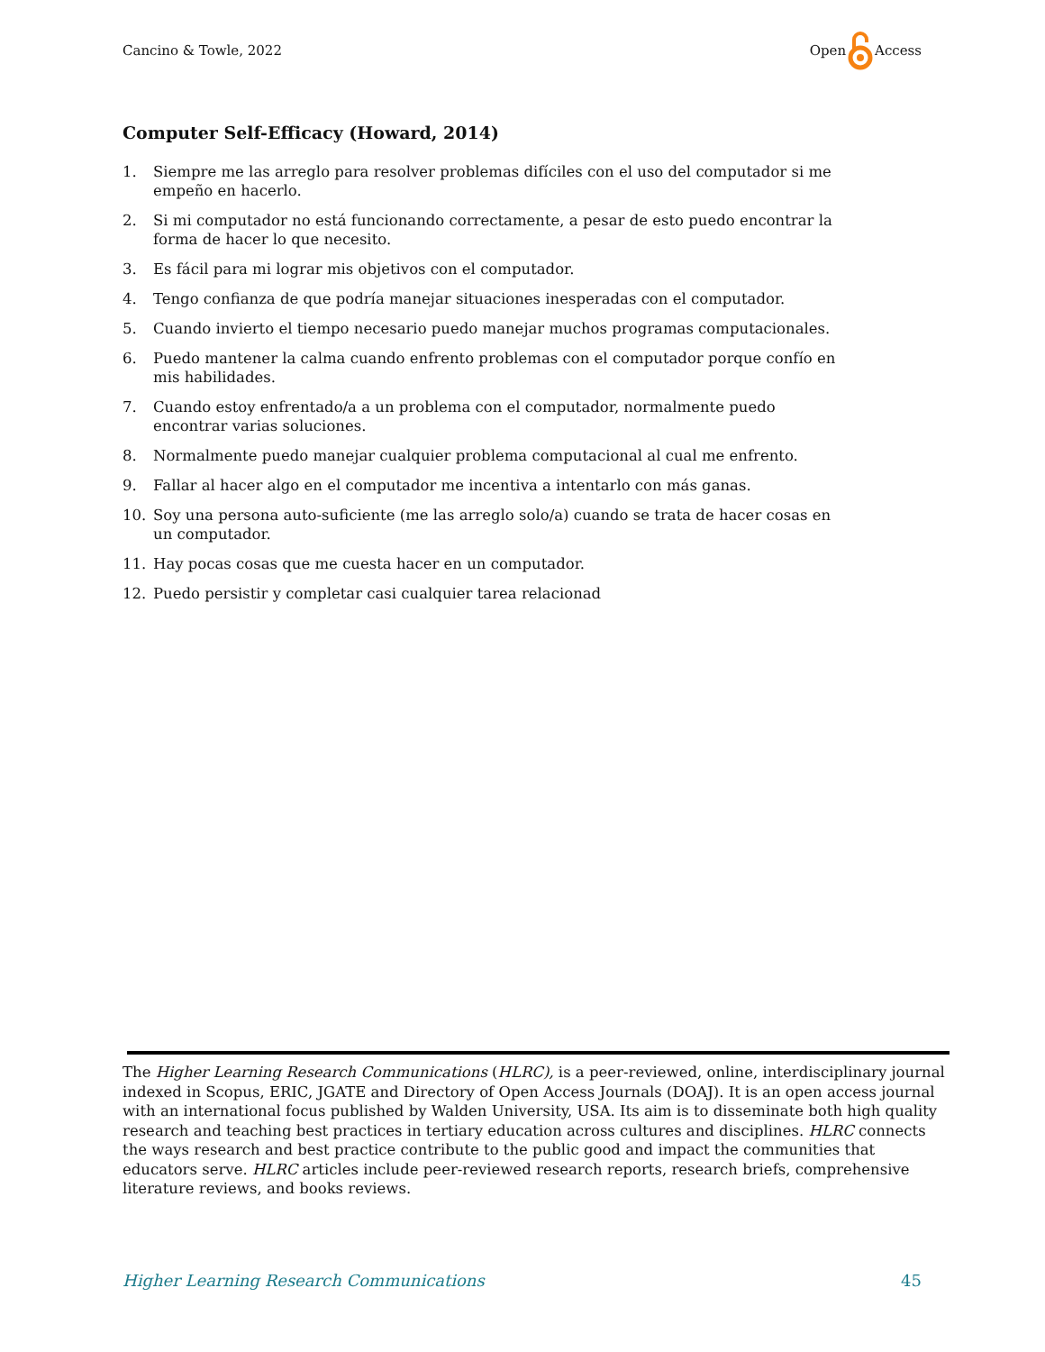Cancino & Towle, 2022 Open Access
Computer Self-Efficacy (Howard, 2014)
1. Siempre me las arreglo para resolver problemas difíciles con el uso del computador si me empeño en hacerlo.
2. Si mi computador no está funcionando correctamente, a pesar de esto puedo encontrar la forma de hacer lo que necesito.
3. Es fácil para mi lograr mis objetivos con el computador.
4. Tengo confianza de que podría manejar situaciones inesperadas con el computador.
5. Cuando invierto el tiempo necesario puedo manejar muchos programas computacionales.
6. Puedo mantener la calma cuando enfrento problemas con el computador porque confío en mis habilidades.
7. Cuando estoy enfrentado/a a un problema con el computador, normalmente puedo encontrar varias soluciones.
8. Normalmente puedo manejar cualquier problema computacional al cual me enfrento.
9. Fallar al hacer algo en el computador me incentiva a intentarlo con más ganas.
10. Soy una persona auto-suficiente (me las arreglo solo/a) cuando se trata de hacer cosas en un computador.
11. Hay pocas cosas que me cuesta hacer en un computador.
12. Puedo persistir y completar casi cualquier tarea relacionad
The Higher Learning Research Communications (HLRC), is a peer-reviewed, online, interdisciplinary journal indexed in Scopus, ERIC, JGATE and Directory of Open Access Journals (DOAJ). It is an open access journal with an international focus published by Walden University, USA. Its aim is to disseminate both high quality research and teaching best practices in tertiary education across cultures and disciplines. HLRC connects the ways research and best practice contribute to the public good and impact the communities that educators serve. HLRC articles include peer-reviewed research reports, research briefs, comprehensive literature reviews, and books reviews.
Higher Learning Research Communications 45